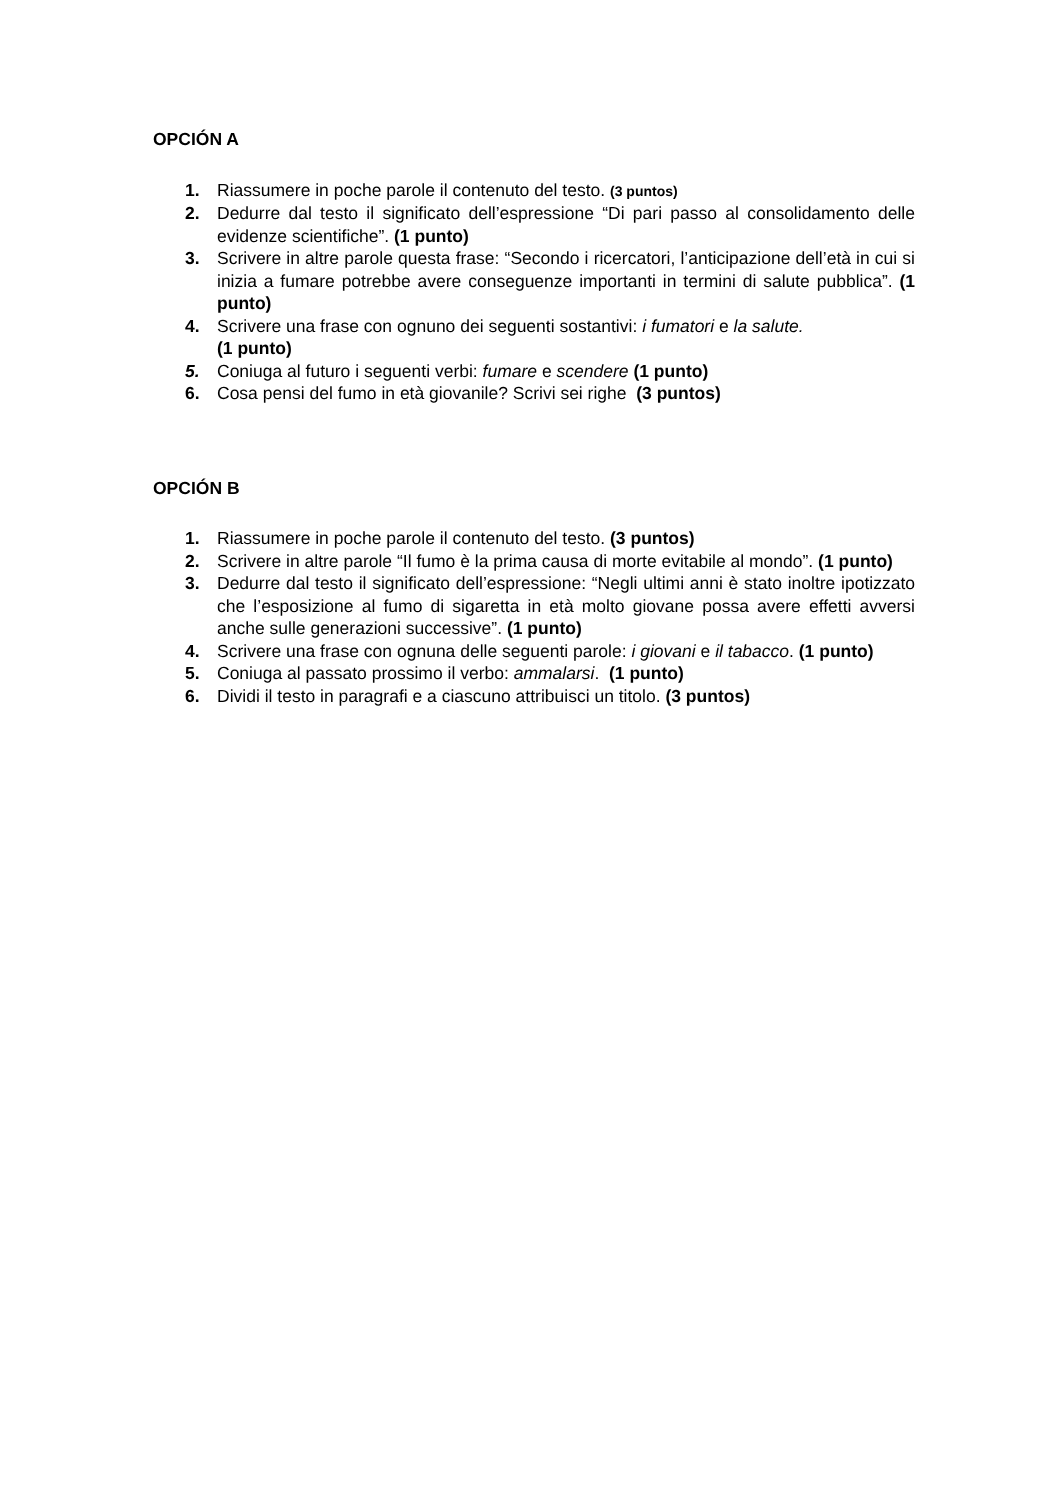OPCIÓN A
1. Riassumere in poche parole il contenuto del testo. (3 puntos)
2. Dedurre dal testo il significato dell’espressione “Di pari passo al consolidamento delle evidenze scientifiche”. (1 punto)
3. Scrivere in altre parole questa frase: “Secondo i ricercatori, l’anticipazione dell’età in cui si inizia a fumare potrebbe avere conseguenze importanti in termini di salute pubblica”. (1 punto)
4. Scrivere una frase con ognuno dei seguenti sostantivi: i fumatori e la salute.
(1 punto)
5. Coniuga al futuro i seguenti verbi: fumare e scendere (1 punto)
6. Cosa pensi del fumo in età giovanile? Scrivi sei righe (3 puntos)
OPCIÓN B
1. Riassumere in poche parole il contenuto del testo. (3 puntos)
2. Scrivere in altre parole “Il fumo è la prima causa di morte evitabile al mondo”. (1 punto)
3. Dedurre dal testo il significato dell’espressione: “Negli ultimi anni è stato inoltre ipotizzato che l’esposizione al fumo di sigaretta in età molto giovane possa avere effetti avversi anche sulle generazioni successive”. (1 punto)
4. Scrivere una frase con ognuna delle seguenti parole: i giovani e il tabacco. (1 punto)
5. Coniuga al passato prossimo il verbo: ammalarsi. (1 punto)
6. Dividi il testo in paragrafi e a ciascuno attribuisci un titolo. (3 puntos)